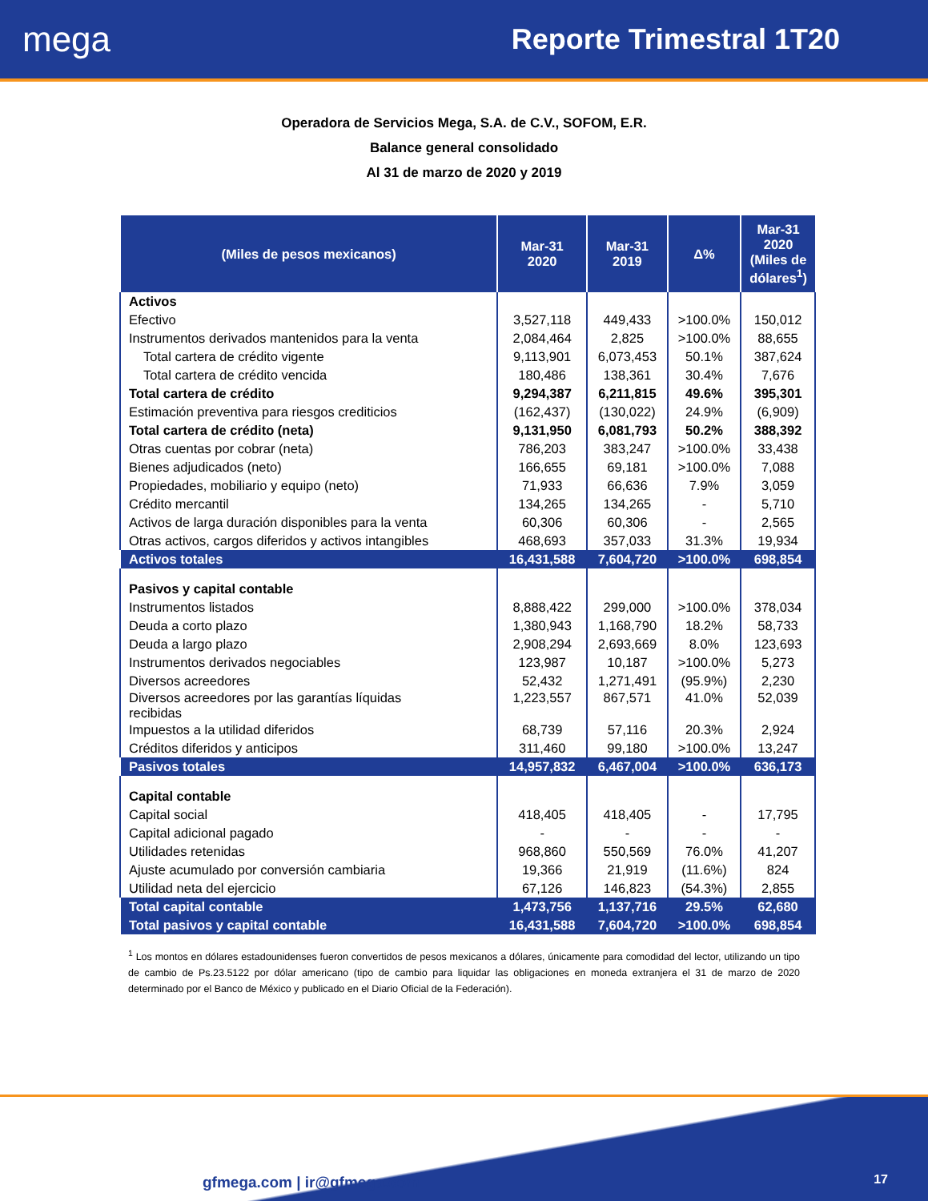mega
Reporte Trimestral 1T20
Operadora de Servicios Mega, S.A. de C.V., SOFOM, E.R.
Balance general consolidado
Al 31 de marzo de 2020 y 2019
| (Miles de pesos mexicanos) | Mar-31 2020 | Mar-31 2019 | Δ% | Mar-31 2020 (Miles de dólares<sup>1</sup>) |
| --- | --- | --- | --- | --- |
| Activos | | | | |
| Efectivo | 3,527,118 | 449,433 | >100.0% | 150,012 |
| Instrumentos derivados mantenidos para la venta | 2,084,464 | 2,825 | >100.0% | 88,655 |
| Total cartera de crédito vigente | 9,113,901 | 6,073,453 | 50.1% | 387,624 |
| Total cartera de crédito vencida | 180,486 | 138,361 | 30.4% | 7,676 |
| Total cartera de crédito | 9,294,387 | 6,211,815 | 49.6% | 395,301 |
| Estimación preventiva para riesgos crediticios | (162,437) | (130,022) | 24.9% | (6,909) |
| Total cartera de crédito (neta) | 9,131,950 | 6,081,793 | 50.2% | 388,392 |
| Otras cuentas por cobrar (neta) | 786,203 | 383,247 | >100.0% | 33,438 |
| Bienes adjudicados (neto) | 166,655 | 69,181 | >100.0% | 7,088 |
| Propiedades, mobiliario y equipo (neto) | 71,933 | 66,636 | 7.9% | 3,059 |
| Crédito mercantil | 134,265 | 134,265 | - | 5,710 |
| Activos de larga duración disponibles para la venta | 60,306 | 60,306 | - | 2,565 |
| Otras activos, cargos diferidos y activos intangibles | 468,693 | 357,033 | 31.3% | 19,934 |
| Activos totales | 16,431,588 | 7,604,720 | >100.0% | 698,854 |
| Pasivos y capital contable | | | | |
| Instrumentos listados | 8,888,422 | 299,000 | >100.0% | 378,034 |
| Deuda a corto plazo | 1,380,943 | 1,168,790 | 18.2% | 58,733 |
| Deuda a largo plazo | 2,908,294 | 2,693,669 | 8.0% | 123,693 |
| Instrumentos derivados negociables | 123,987 | 10,187 | >100.0% | 5,273 |
| Diversos acreedores | 52,432 | 1,271,491 | (95.9%) | 2,230 |
| Diversos acreedores por las garantías líquidas recibidas | 1,223,557 | 867,571 | 41.0% | 52,039 |
| Impuestos a la utilidad diferidos | 68,739 | 57,116 | 20.3% | 2,924 |
| Créditos diferidos y anticipos | 311,460 | 99,180 | >100.0% | 13,247 |
| Pasivos totales | 14,957,832 | 6,467,004 | >100.0% | 636,173 |
| Capital contable | | | | |
| Capital social | 418,405 | 418,405 | - | 17,795 |
| Capital adicional pagado | - | - | - | - |
| Utilidades retenidas | 968,860 | 550,569 | 76.0% | 41,207 |
| Ajuste acumulado por conversión cambiaria | 19,366 | 21,919 | (11.6%) | 824 |
| Utilidad neta del ejercicio | 67,126 | 146,823 | (54.3%) | 2,855 |
| Total capital contable | 1,473,756 | 1,137,716 | 29.5% | 62,680 |
| Total pasivos y capital contable | 16,431,588 | 7,604,720 | >100.0% | 698,854 |
<sup>1</sup> Los montos en dólares estadounidenses fueron convertidos de pesos mexicanos a dólares, únicamente para comodidad del lector, utilizando un tipo de cambio de Ps.23.5122 por dólar americano (tipo de cambio para liquidar las obligaciones en moneda extranjera el 31 de marzo de 2020 determinado por el Banco de México y publicado en el Diario Oficial de la Federación).
gfmega.com | ir@gfmega.com 17